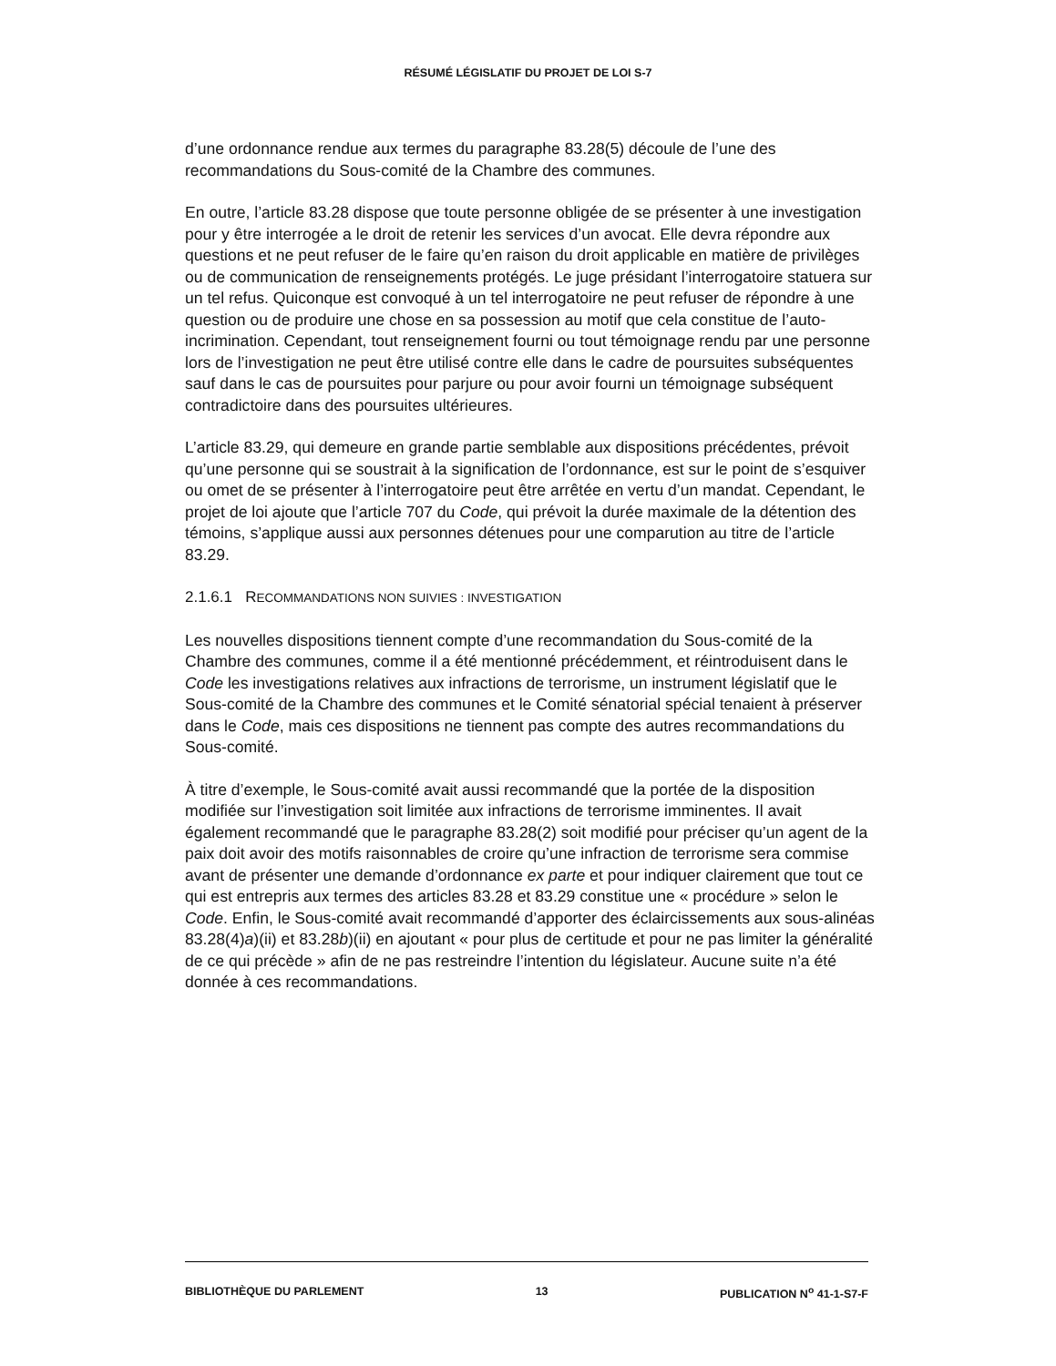RÉSUMÉ LÉGISLATIF DU PROJET DE LOI S-7
d’une ordonnance rendue aux termes du paragraphe 83.28(5) découle de l’une des recommandations du Sous-comité de la Chambre des communes.
En outre, l’article 83.28 dispose que toute personne obligée de se présenter à une investigation pour y être interrogée a le droit de retenir les services d’un avocat. Elle devra répondre aux questions et ne peut refuser de le faire qu’en raison du droit applicable en matière de privilèges ou de communication de renseignements protégés. Le juge présidant l’interrogatoire statuera sur un tel refus. Quiconque est convoqué à un tel interrogatoire ne peut refuser de répondre à une question ou de produire une chose en sa possession au motif que cela constitue de l’auto-incrimination. Cependant, tout renseignement fourni ou tout témoignage rendu par une personne lors de l’investigation ne peut être utilisé contre elle dans le cadre de poursuites subséquentes sauf dans le cas de poursuites pour parjure ou pour avoir fourni un témoignage subséquent contradictoire dans des poursuites ultérieures.
L’article 83.29, qui demeure en grande partie semblable aux dispositions précédentes, prévoit qu’une personne qui se soustrait à la signification de l’ordonnance, est sur le point de s’esquiver ou omet de se présenter à l’interrogatoire peut être arrêtée en vertu d’un mandat. Cependant, le projet de loi ajoute que l’article 707 du Code, qui prévoit la durée maximale de la détention des témoins, s’applique aussi aux personnes détenues pour une comparution au titre de l’article 83.29.
2.1.6.1 RECOMMANDATIONS NON SUIVIES : INVESTIGATION
Les nouvelles dispositions tiennent compte d’une recommandation du Sous-comité de la Chambre des communes, comme il a été mentionné précédemment, et réintroduisent dans le Code les investigations relatives aux infractions de terrorisme, un instrument législatif que le Sous-comité de la Chambre des communes et le Comité sénatorial spécial tenaient à préserver dans le Code, mais ces dispositions ne tiennent pas compte des autres recommandations du Sous-comité.
À titre d’exemple, le Sous-comité avait aussi recommandé que la portée de la disposition modifiée sur l’investigation soit limitée aux infractions de terrorisme imminentes. Il avait également recommandé que le paragraphe 83.28(2) soit modifié pour préciser qu’un agent de la paix doit avoir des motifs raisonnables de croire qu’une infraction de terrorisme sera commise avant de présenter une demande d’ordonnance ex parte et pour indiquer clairement que tout ce qui est entrepris aux termes des articles 83.28 et 83.29 constitue une « procédure » selon le Code. Enfin, le Sous-comité avait recommandé d’apporter des éclaircissements aux sous-alinéas 83.28(4)a)(ii) et 83.28b)(ii) en ajoutant « pour plus de certitude et pour ne pas limiter la généralité de ce qui précède » afin de ne pas restreindre l’intention du législateur. Aucune suite n’a été donnée à ces recommandations.
BIBLIOTHÈQUE DU PARLEMENT 13 PUBLICATION N<sup>o</sup> 41-1-S7-F